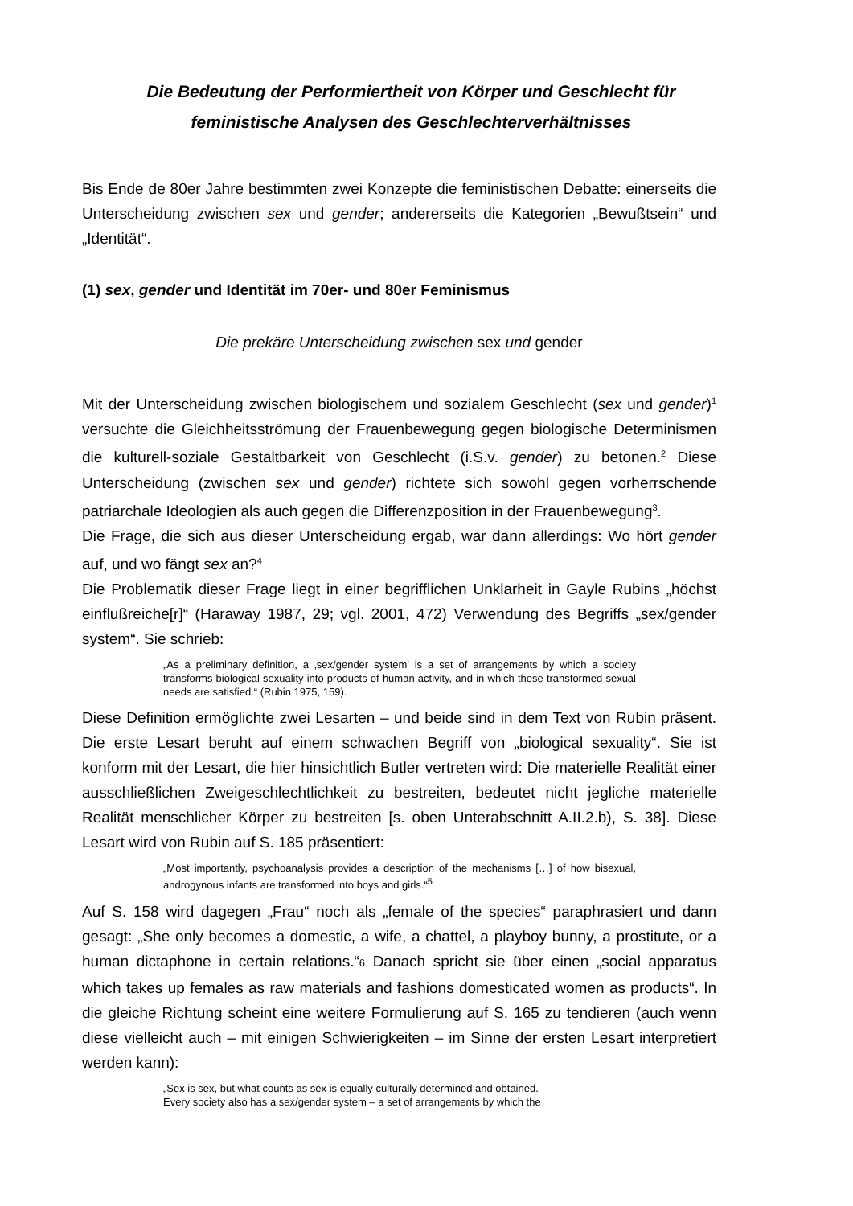Die Bedeutung der Performiertheit von Körper und Geschlecht für feministische Analysen des Geschlechterverhältnisses
Bis Ende de 80er Jahre bestimmten zwei Konzepte die feministischen Debatte: einerseits die Unterscheidung zwischen sex und gender; andererseits die Kategorien „Bewußtsein“ und „Identität“.
(1) sex, gender und Identität im 70er- und 80er Feminismus
Die prekäre Unterscheidung zwischen sex und gender
Mit der Unterscheidung zwischen biologischem und sozialem Geschlecht (sex und gender)<sup>1</sup> versuchte die Gleichheitsströmung der Frauenbewegung gegen biologische Determinismen die kulturell-soziale Gestaltbarkeit von Geschlecht (i.S.v. gender) zu betonen.<sup>2</sup> Diese Unterscheidung (zwischen sex und gender) richtete sich sowohl gegen vorherrschende patriarchale Ideologien als auch gegen die Differenzposition in der Frauenbewegung<sup>3</sup>.
Die Frage, die sich aus dieser Unterscheidung ergab, war dann allerdings: Wo hört gender auf, und wo fängt sex an?<sup>4</sup>
Die Problematik dieser Frage liegt in einer begrifflichen Unklarheit in Gayle Rubins „höchst einflußreiche[r]“ (Haraway 1987, 29; vgl. 2001, 472) Verwendung des Begriffs „sex/gender system“. Sie schrieb:
„As a preliminary definition, a ‚sex/gender system’ is a set of arrangements by which a society transforms biological sexuality into products of human activity, and in which these transformed sexual needs are satisfied.“ (Rubin 1975, 159).
Diese Definition ermöglichte zwei Lesarten – und beide sind in dem Text von Rubin präsent. Die erste Lesart beruht auf einem schwachen Begriff von „biological sexuality“. Sie ist konform mit der Lesart, die hier hinsichtlich Butler vertreten wird: Die materielle Realität einer ausschließlichen Zweigeschlechtlichkeit zu bestreiten, bedeutet nicht jegliche materielle Realität menschlicher Körper zu bestreiten [s. oben Unterabschnitt A.II.2.b), S. 38]. Diese Lesart wird von Rubin auf S. 185 präsentiert:
„Most importantly, psychoanalysis provides a description of the mechanisms […] of how bisexual, androgynous infants are transformed into boys and girls.“<sup>5</sup>
Auf S. 158 wird dagegen „Frau“ noch als „female of the species“ paraphrasiert und dann gesagt: „She only becomes a domestic, a wife, a chattel, a playboy bunny, a prostitute, or a human dictaphone in certain relations.“6 Danach spricht sie über einen „social apparatus which takes up females as raw materials and fashions domesticated women as products“. In die gleiche Richtung scheint eine weitere Formulierung auf S. 165 zu tendieren (auch wenn diese vielleicht auch – mit einigen Schwierigkeiten – im Sinne der ersten Lesart interpretiert werden kann):
„Sex is sex, but what counts as sex is equally culturally determined and obtained.
Every society also has a sex/gender system – a set of arrangements by which the